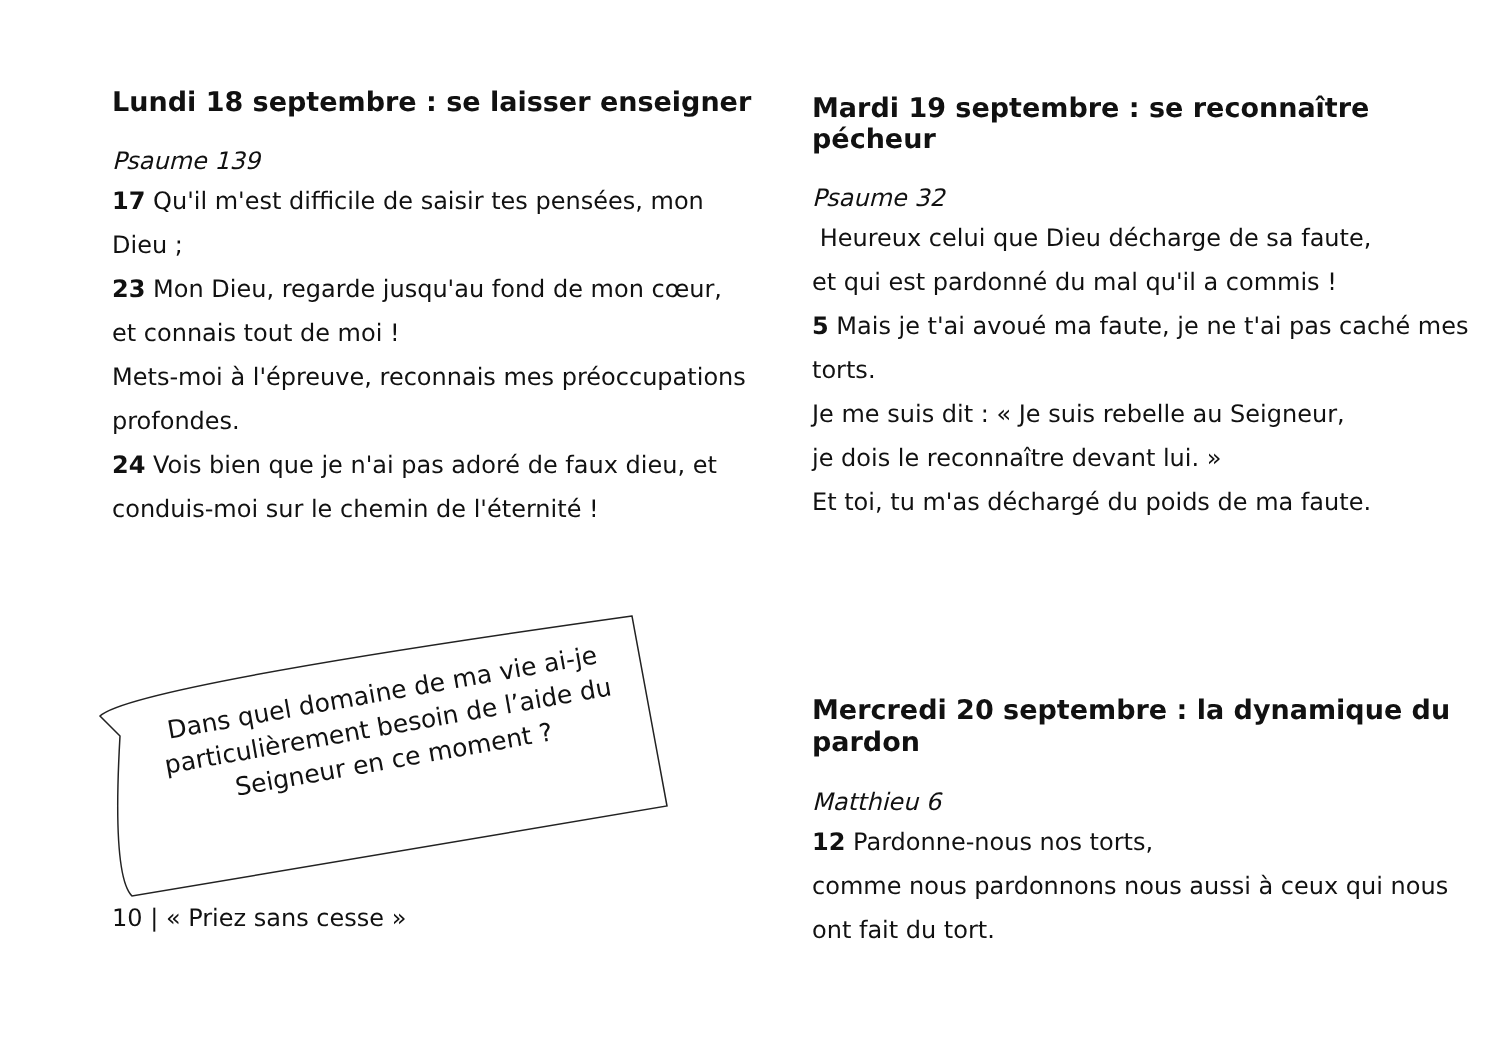Lundi 18 septembre : se laisser enseigner
Psaume 139
17 Qu'il m'est difficile de saisir tes pensées, mon Dieu ;
23 Mon Dieu, regarde jusqu'au fond de mon cœur, et connais tout de moi !
Mets-moi à l'épreuve, reconnais mes préoccupations profondes.
24 Vois bien que je n'ai pas adoré de faux dieu, et conduis-moi sur le chemin de l'éternité !
Dans quel domaine de ma vie ai-je particulièrement besoin de l’aide du Seigneur en ce moment ?
10 | « Priez sans cesse »
Mardi 19 septembre : se reconnaître pécheur
Psaume 32
Heureux celui que Dieu décharge de sa faute,
et qui est pardonné du mal qu'il a commis !
5 Mais je t'ai avoué ma faute, je ne t'ai pas caché mes torts.
Je me suis dit : « Je suis rebelle au Seigneur,
je dois le reconnaître devant lui. »
Et toi, tu m'as déchargé du poids de ma faute.
Mercredi 20 septembre : la dynamique du pardon
Matthieu 6
12 Pardonne-nous nos torts,
comme nous pardonnons nous aussi à ceux qui nous ont fait du tort.